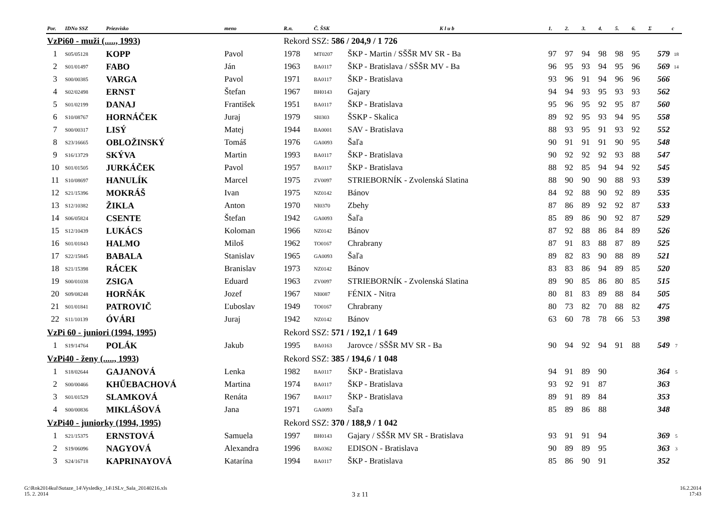| Por. | IDNo SSZ | Priezvisko | meno | R.n. | Č. ŠSK | K l u b | 1. | 2. | 3. | 4. | 5. | 6. | Σ | c |
| --- | --- | --- | --- | --- | --- | --- | --- | --- | --- | --- | --- | --- | --- | --- |
| VzPi60 - muži (....., 1993) | | | | Rekord SSZ: 586 / 204,9 / 1 726 | | | | | | | | | | |
| 1 | S05/05128 | KOPP | Pavol | 1978 | MT0207 | ŠKP - Martin / SŠŠR MV SR - Ba | 97 | 97 | 94 | 98 | 98 | 95 | 579 | 18 |
| 2 | S01/01497 | FABO | Ján | 1963 | BA0117 | ŠKP - Bratislava / SŠŠR MV - Ba | 96 | 95 | 93 | 94 | 95 | 96 | 569 | 14 |
| 3 | S00/00385 | VARGA | Pavol | 1971 | BA0117 | ŠKP - Bratislava | 93 | 96 | 91 | 94 | 96 | 96 | 566 | |
| 4 | S02/02498 | ERNST | Štefan | 1967 | BH0143 | Gajary | 94 | 94 | 93 | 95 | 93 | 93 | 562 | |
| 5 | S01/02199 | DANAJ | František | 1951 | BA0117 | ŠKP - Bratislava | 95 | 96 | 95 | 92 | 95 | 87 | 560 | |
| 6 | S10/08767 | HORNÁČEK | Juraj | 1979 | SI0303 | ŠSKP - Skalica | 89 | 92 | 95 | 93 | 94 | 95 | 558 | |
| 7 | S00/00317 | LISÝ | Matej | 1944 | BA0001 | SAV - Bratislava | 88 | 93 | 95 | 91 | 93 | 92 | 552 | |
| 8 | S23/16665 | OBLOŽINSKÝ | Tomáš | 1976 | GA0093 | Šaľa | 90 | 91 | 91 | 91 | 90 | 95 | 548 | |
| 9 | S16/13729 | SKÝVA | Martin | 1993 | BA0117 | ŠKP - Bratislava | 90 | 92 | 92 | 92 | 93 | 88 | 547 | |
| 10 | S01/01505 | JURKÁČEK | Pavol | 1957 | BA0117 | ŠKP - Bratislava | 88 | 92 | 85 | 94 | 94 | 92 | 545 | |
| 11 | S10/08697 | HANULÍK | Marcel | 1975 | ZV0097 | STRIEBORNÍK - Zvolenská Slatina | 88 | 90 | 90 | 90 | 88 | 93 | 539 | |
| 12 | S21/15396 | MOKRÁŠ | Ivan | 1975 | NZ0142 | Bánov | 84 | 92 | 88 | 90 | 92 | 89 | 535 | |
| 13 | S12/10382 | ŽIKLA | Anton | 1970 | NI0370 | Zbehy | 87 | 86 | 89 | 92 | 92 | 87 | 533 | |
| 14 | S06/05824 | CSENTE | Štefan | 1942 | GA0093 | Šaľa | 85 | 89 | 86 | 90 | 92 | 87 | 529 | |
| 15 | S12/10439 | LUKÁCS | Koloman | 1966 | NZ0142 | Bánov | 87 | 92 | 88 | 86 | 84 | 89 | 526 | |
| 16 | S01/01843 | HALMO | Miloš | 1962 | TO0167 | Chrabrany | 87 | 91 | 83 | 88 | 87 | 89 | 525 | |
| 17 | S22/15845 | BABALA | Stanislav | 1965 | GA0093 | Šaľa | 89 | 82 | 83 | 90 | 88 | 89 | 521 | |
| 18 | S21/15398 | RÁCEK | Branislav | 1973 | NZ0142 | Bánov | 83 | 83 | 86 | 94 | 89 | 85 | 520 | |
| 19 | S00/01038 | ZSIGA | Eduard | 1963 | ZV0097 | STRIEBORNÍK - Zvolenská Slatina | 89 | 90 | 85 | 86 | 80 | 85 | 515 | |
| 20 | S09/08248 | HORŇÁK | Jozef | 1967 | NI0087 | FÉNIX - Nitra | 80 | 81 | 83 | 89 | 88 | 84 | 505 | |
| 21 | S01/01841 | PATROVIČ | Ľuboslav | 1949 | TO0167 | Chrabrany | 80 | 73 | 82 | 70 | 88 | 82 | 475 | |
| 22 | S11/10139 | ÓVÁRI | Juraj | 1942 | NZ0142 | Bánov | 63 | 60 | 78 | 78 | 66 | 53 | 398 | |
| VzPi 60 - juniori (1994, 1995) | | | | Rekord SSZ: 571 / 192,1 / 1 649 | | | | | | | | | | |
| 1 | S19/14764 | POLÁK | Jakub | 1995 | BA0163 | Jarovce / SŠŠR MV SR - Ba | 90 | 94 | 92 | 94 | 91 | 88 | 549 | 7 |
| VzPi40 - ženy (....., 1993) | | | | Rekord SSZ: 385 / 194,6 / 1 048 | | | | | | | | | | |
| 1 | S18/02644 | GAJANOVÁ | Lenka | 1982 | BA0117 | ŠKP - Bratislava | 94 | 91 | 89 | 90 | | | 364 | 5 |
| 2 | S00/00466 | KHŰEBACHOVÁ | Martina | 1974 | BA0117 | ŠKP - Bratislava | 93 | 92 | 91 | 87 | | | 363 | |
| 3 | S01/01529 | SLAMKOVÁ | Renáta | 1967 | BA0117 | ŠKP - Bratislava | 89 | 91 | 89 | 84 | | | 353 | |
| 4 | S00/00836 | MIKLÁŠOVÁ | Jana | 1971 | GA0093 | Šaľa | 85 | 89 | 86 | 88 | | | 348 | |
| VzPi40 - juniorky (1994, 1995) | | | | Rekord SSZ: 370 / 188,9 / 1 042 | | | | | | | | | | |
| 1 | S21/15375 | ERNSTOVÁ | Samuela | 1997 | BH0143 | Gajary / SŠŠR MV SR - Bratislava | 93 | 91 | 91 | 94 | | | 369 | 5 |
| 2 | S19/06096 | NAGYOVÁ | Alexandra | 1996 | BA0362 | EDISON - Bratislava | 90 | 89 | 89 | 95 | | | 363 | 3 |
| 3 | S24/16718 | KAPRINAYOVÁ | Katarína | 1994 | BA0117 | ŠKP - Bratislava | 85 | 86 | 90 | 91 | | | 352 | |
G:\Rok2014kul\Sutaze_14\Vysledky_14\1SLv_Sala_20140216.xls
15. 2. 2014
3 z 11
16.2.2014
17:43